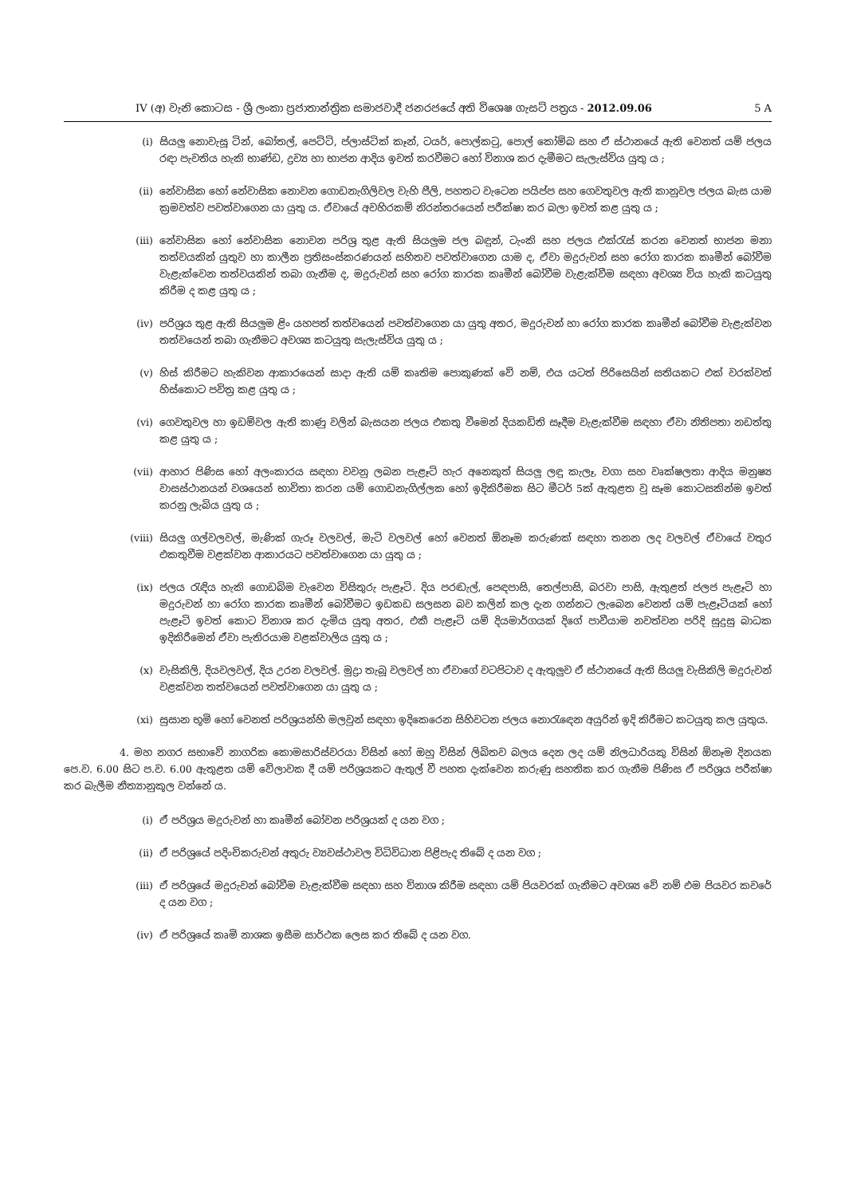IV (අ) වැනි කොටස - ශ්‍රී ලංකා ප්‍රජාතාන්ත්‍රික සමාජවාදී ජනරජයේ අති විශෙෂ ගැසට් පත්‍රය - 2012.09.06 5 A
(i) සියලු නොවැසූ ටින්, බෝතල්, පෙට්ටි, ප්ලාස්ටික් කෑන්, ටයර්, පොල්කටු, පොල් කෝම්බ සහ ඒ ස්ථානයේ ඇති වෙනත් යම් ජලය රඳා පැවතිය හැකි භාණ්ඩ, ද්‍රව්‍ය හා භාජන ආදිය ඉවත් කරවීමට හෝ විනාශ කර දැමීමට සැලැස්විය යුතු ය ;
(ii) නේවාසික හෝ නේවාසික නොවන ගොඩනැගිලිවල වැහි පීලි, පහතට වැටෙන පයිප්ප සහ ගෙවතුවල ඇති කානුවල ජලය බැස යාම ක්‍රමවත්ව පවත්වාගෙන යා යුතු ය. ඒවායේ අවහිරකම් නිරන්තරයෙන් පරීක්ෂා කර බලා ඉවත් කළ යුතු ය ;
(iii) නේවාසික හෝ නේවාසික නොවන පරිශ්‍ර තුළ ඇති සියලුම ජල බඳුන්, ටැංකි සහ ජලය එක්රැස් කරන වෙනත් භාජන මනා තත්වයකින් යුතුව හා කාලීන ප්‍රතිසංස්කරණයන් සහිතව පවත්වාගෙන යාම ද, ඒවා මදුරුවන් සහ රෝග කාරක කෘමීන් බෝවීම වැළැක්වෙන තත්වයකින් තබා ගැනීම ද, මදුරුවන් සහ රෝග කාරක කෘමීන් බෝවීම වැළැක්වීම සඳහා අවශ්‍ය විය හැකි කටයුතු කිරීම ද කළ යුතු ය ;
(iv) පරිශ්‍රය තුළ ඇති සියලුම ළිං යහපත් තත්වයෙන් පවත්වාගෙන යා යුතු අතර, මදුරුවන් හා රෝග කාරක කෘමීන් බෝවීම වැළැක්වන තත්වයෙන් තබා ගැනීමට අවශ්‍ය කටයුතු සැලැස්විය යුතු ය ;
(v) හිස් කිරීමට හැකිවන ආකාරයෙන් සාදා ඇති යම් කෘතිම පොකුණක් වේ නම්, එය යටත් පිරිසෙයින් සතියකට එක් වරක්වත් හිස්කොට පවිත්‍ර කළ යුතු ය ;
(vi) ගෙවතුවල හා ඉඩම්වල ඇති කාණු වලින් බැසයන ජලය එකතු වීමෙන් දියකඩිති සෑදීම වැළැක්වීම සඳහා ඒවා නිතිපතා නඩත්තු කළ යුතු ය ;
(vii) ආහාර පිණිස හෝ අලංකාරය සඳහා වවනු ලබන පැළෑටි හැර අනෙකුත් සියලු ලඳු කැලෑ, වගා සහ වෘක්ෂලතා ආදිය මනුෂ්‍ය වාසස්ථානයන් වශයෙන් භාවිතා කරන යම් ගොඩනැගිල්ලක හෝ ඉදිකිරීමක සිට මීටර් 5ක් ඇතුළත වූ සෑම කොටසකින්ම ඉවත් කරනු ලැබිය යුතු ය ;
(viii) සියලු ගල්වලවල්, මැණික් ගැරූ වලවල්, මැටි වලවල් හෝ වෙනත් ඕනෑම කරුණක් සඳහා තනන ලද වලවල් ඒවායේ වතුර එකතුවීම වළක්වන ආකාරයට පවත්වාගෙන යා යුතු ය ;
(ix) ජලය රැඳිය හැකි ගොඩබිම වැවෙන විසිතුරු පැළෑටි. දිය පරඬැල්, පෙඳපාසි, තෙල්පාසි, බරවා පාසි, ඇතුළත් ජලජ පැළෑටි හා මදුරුවන් හා රෝග කාරක කෘමීන් බෝවීමට ඉඩකඩ සලසන බව කලින් කල දැන ගන්නට ලැබෙන වෙනත් යම් පැළෑටියක් හෝ පැළෑටි ඉවත් කොට විනාශ කර දැමිය යුතු අතර, එකී පැළෑටි යම් දියමාර්ගයක් දිගේ පාවීයාම නවත්වන පරිදි සුදුසු බාධක ඉදිකිරීමෙන් ඒවා පැතිරයාම වළක්වාලිය යුතු ය ;
(x) වැසිකිලි, දියවලවල්, දිය උරන වලවල්. මුද්‍රා තැබූ වලවල් හා ඒවාගේ වටපිටාව ද ඇතුලුව ඒ ස්ථානයේ ඇති සියලු වැසිකිලි මදුරුවන් වළක්වන තත්වයෙන් පවත්වාගෙන යා යුතු ය ;
(xi) සුසාන භූමි හෝ වෙනත් පරිශ්‍රයන්හි මලවුන් සඳහා ඉදිකෙරෙන සිහිවටන ජලය නොරැඳෙන අයුරින් ඉදි කිරීමට කටයුතු කල යුතුය.
4. මහ නගර සභාවේ නාගරික කොමසාරිස්වරයා විසින් හෝ ඔහු විසින් ලිඛිතව බලය දෙන ලද යම් නිලධාරියකු විසින් ඕනෑම දිනයක පෙ.ව. 6.00 සිට ප.ව. 6.00 ඇතුළත යම් වේලාවක දී යම් පරිශ්‍රයකට ඇතුල් වී පහත දැක්වෙන කරුණු සහතික කර ගැනීම පිණිස ඒ පරිශ්‍රය පරීක්ෂා කර බැලීම නීත්‍යානුකූල වන්නේ ය.
(i) ඒ පරිශ්‍රය මදුරුවන් හා කෘමීන් බෝවන පරිශ්‍රයක් ද යන වග ;
(ii) ඒ පරිශ්‍රයේ පදිංචිකරුවන් අතුරු ව්‍යවස්ථාවල විධිවිධාන පිළිපැද තිබේ ද යන වග ;
(iii) ඒ පරිශ්‍රයේ මදුරුවන් බෝවීම වැළැක්වීම සඳහා සහ විනාශ කිරීම සඳහා යම් පියවරක් ගැනීමට අවශ්‍ය වේ නම් එම පියවර කවරේ ද යන වග ;
(iv) ඒ පරිශ්‍රයේ කෘමි නාශක ඉසීම සාර්ථක ලෙස කර තිබේ ද යන වග.